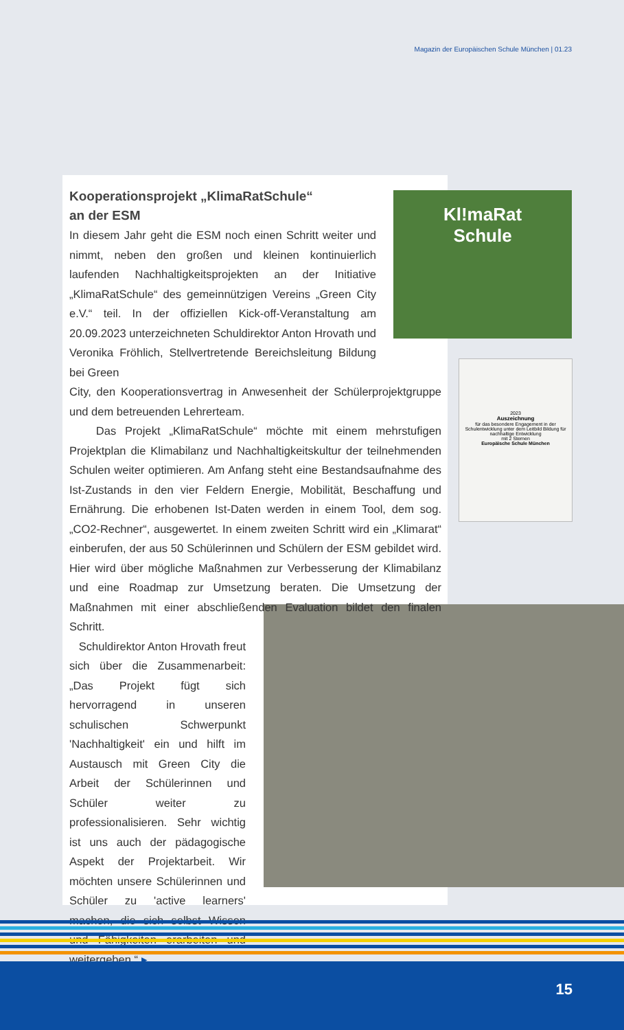Magazin der Europäischen Schule München | 01.23
2023
Auszeichnung
für das besondere Engagement in der Schulentwicklung unter dem Leitbild Bildung für nachhaltige Entwicklung
mit 2 Sternen
Europäische Schule München
Kooperationsprojekt „KlimaRatSchule“
an der ESM
In diesem Jahr geht die ESM noch einen Schritt weiter und nimmt, neben den großen und kleinen kontinuierlich laufenden Nachhaltigkeitsprojekten an der Initiative „KlimaRatSchule“ des gemeinnützigen Vereins „Green City e.V.“ teil. In der offiziellen Kick-off-Veranstaltung am 20.09.2023 unterzeichneten Schuldirektor Anton Hrovath und Veronika Fröhlich, Stellvertretende Bereichsleitung Bildung bei Green
City, den Kooperationsvertrag in Anwesenheit der Schülerprojektgruppe und dem betreuenden Lehrerteam.
Das Projekt „KlimaRatSchule“ möchte mit einem mehrstufigen Projektplan die Klimabilanz und Nachhaltigkeitskultur der teilnehmenden Schulen weiter optimieren. Am Anfang steht eine Bestandsaufnahme des Ist-Zustands in den vier Feldern Energie, Mobilität, Beschaffung und Ernährung. Die erhobenen Ist-Daten werden in einem Tool, dem sog. „CO2-Rechner“, ausgewertet. In einem zweiten Schritt wird ein „Klimarat“ einberufen, der aus 50 Schülerinnen und Schülern der ESM gebildet wird. Hier wird über mögliche Maßnahmen zur Verbesserung der Klimabilanz und eine Roadmap zur Umsetzung beraten. Die Umsetzung der Maßnahmen mit einer abschließenden Evaluation bildet den finalen Schritt.
Schuldirektor Anton Hrovath freut sich über die Zusammenarbeit: „Das Projekt fügt sich hervorragend in unseren schulischen Schwerpunkt 'Nachhaltigkeit' ein und hilft im Austausch mit Green City die Arbeit der Schülerinnen und Schüler weiter zu professionalisieren. Sehr wichtig ist uns auch der pädagogische Aspekt der Projektarbeit. Wir möchten unsere Schülerinnen und Schüler zu 'active learners' machen, die sich selbst Wissen und Fähigkeiten erarbeiten und weitergeben.“ ▸
Kl!maRat
Schule
15